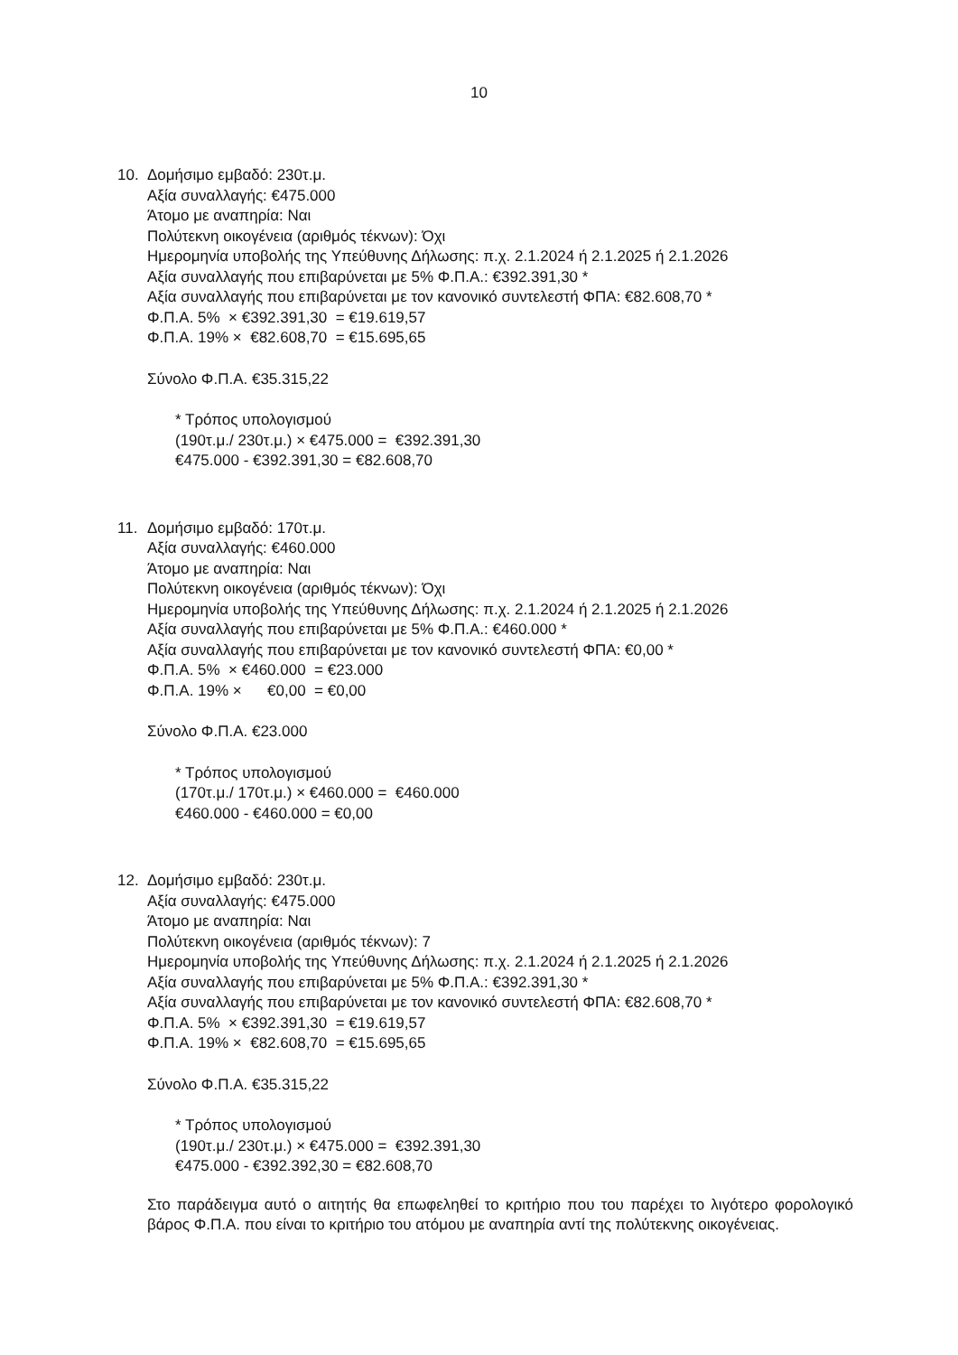10
10. Δομήσιμο εμβαδό: 230τ.μ.
Αξία συναλλαγής: €475.000
Άτομο με αναπηρία: Ναι
Πολύτεκνη οικογένεια (αριθμός τέκνων): Όχι
Ημερομηνία υποβολής της Υπεύθυνης Δήλωσης: π.χ. 2.1.2024 ή 2.1.2025 ή 2.1.2026
Αξία συναλλαγής που επιβαρύνεται με 5% Φ.Π.Α.: €392.391,30 *
Αξία συναλλαγής που επιβαρύνεται με τον κανονικό συντελεστή ΦΠΑ: €82.608,70 *
Φ.Π.Α. 5% × €392.391,30 = €19.619,57
Φ.Π.Α. 19% × €82.608,70 = €15.695,65
Σύνολο Φ.Π.Α. €35.315,22
* Τρόπος υπολογισμού
(190τ.μ./ 230τ.μ.) × €475.000 = €392.391,30
€475.000 - €392.391,30 = €82.608,70
11. Δομήσιμο εμβαδό: 170τ.μ.
Αξία συναλλαγής: €460.000
Άτομο με αναπηρία: Ναι
Πολύτεκνη οικογένεια (αριθμός τέκνων): Όχι
Ημερομηνία υποβολής της Υπεύθυνης Δήλωσης: π.χ. 2.1.2024 ή 2.1.2025 ή 2.1.2026
Αξία συναλλαγής που επιβαρύνεται με 5% Φ.Π.Α.: €460.000 *
Αξία συναλλαγής που επιβαρύνεται με τον κανονικό συντελεστή ΦΠΑ: €0,00 *
Φ.Π.Α. 5% × €460.000 = €23.000
Φ.Π.Α. 19% × €0,00 = €0,00
Σύνολο Φ.Π.Α. €23.000
* Τρόπος υπολογισμού
(170τ.μ./ 170τ.μ.) × €460.000 = €460.000
€460.000 - €460.000 = €0,00
12. Δομήσιμο εμβαδό: 230τ.μ.
Αξία συναλλαγής: €475.000
Άτομο με αναπηρία: Ναι
Πολύτεκνη οικογένεια (αριθμός τέκνων): 7
Ημερομηνία υποβολής της Υπεύθυνης Δήλωσης: π.χ. 2.1.2024 ή 2.1.2025 ή 2.1.2026
Αξία συναλλαγής που επιβαρύνεται με 5% Φ.Π.Α.: €392.391,30 *
Αξία συναλλαγής που επιβαρύνεται με τον κανονικό συντελεστή ΦΠΑ: €82.608,70 *
Φ.Π.Α. 5% × €392.391,30 = €19.619,57
Φ.Π.Α. 19% × €82.608,70 = €15.695,65
Σύνολο Φ.Π.Α. €35.315,22
* Τρόπος υπολογισμού
(190τ.μ./ 230τ.μ.) × €475.000 = €392.391,30
€475.000 - €392.392,30 = €82.608,70
Στο παράδειγμα αυτό ο αιτητής θα επωφεληθεί το κριτήριο που του παρέχει το λιγότερο φορολογικό βάρος Φ.Π.Α. που είναι το κριτήριο του ατόμου με αναπηρία αντί της πολύτεκνης οικογένειας.